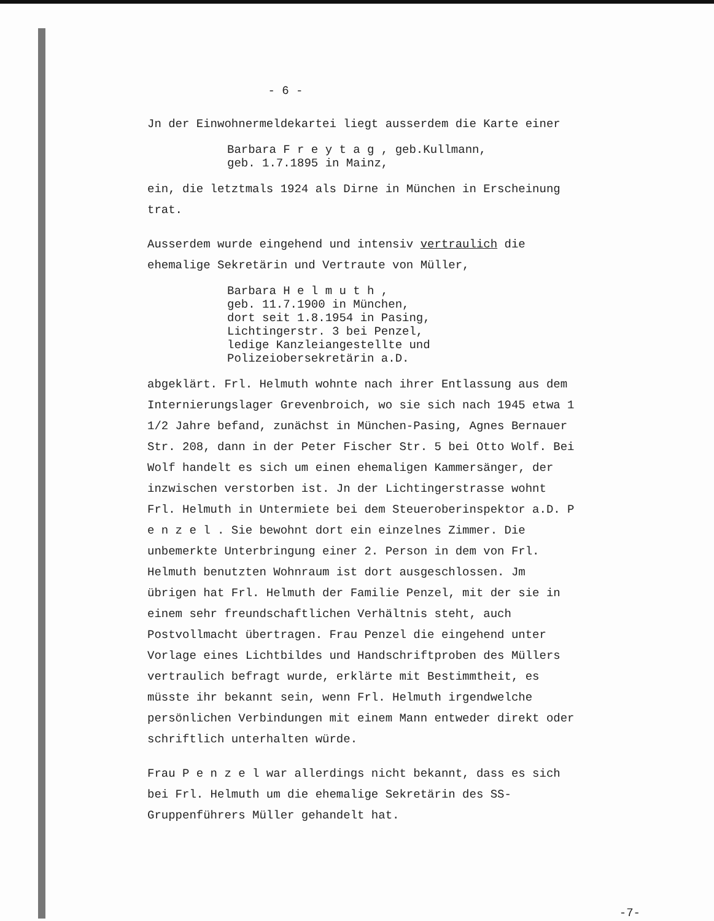- 6 -
Jn der Einwohnermeldekartei liegt ausserdem die Karte einer
Barbara F r e y t a g , geb.Kullmann,
geb. 1.7.1895 in Mainz,
ein, die letztmals 1924 als Dirne in München in Erscheinung trat.
Ausserdem wurde eingehend und intensiv vertraulich die ehemalige Sekretärin und Vertraute von Müller,
Barbara H e l m u t h ,
geb. 11.7.1900 in München,
dort seit 1.8.1954 in Pasing,
Lichtingerstr. 3 bei Penzel,
ledige Kanzleiangestellte und
Polizeiobersekretärin a.D.
abgeklärt. Frl. Helmuth wohnte nach ihrer Entlassung aus dem Internierungslager Grevenbroich, wo sie sich nach 1945 etwa 1 1/2 Jahre befand, zunächst in München-Pasing, Agnes Bernauer Str. 208, dann in der Peter Fischer Str. 5 bei Otto Wolf. Bei Wolf handelt es sich um einen ehemaligen Kammersänger, der inzwischen verstorben ist. Jn der Lichtingerstrasse wohnt Frl. Helmuth in Untermiete bei dem Steueroberinspektor a.D. P e n z e l . Sie bewohnt dort ein einzelnes Zimmer. Die unbemerkte Unterbringung einer 2. Person in dem von Frl. Helmuth benutzten Wohnraum ist dort ausgeschlossen. Jm übrigen hat Frl. Helmuth der Familie Penzel, mit der sie in einem sehr freundschaftlichen Verhältnis steht, auch Postvollmacht übertragen. Frau Penzel die eingehend unter Vorlage eines Lichtbildes und Handschriftproben des Müllers vertraulich befragt wurde, erklärte mit Bestimmtheit, es müsste ihr bekannt sein, wenn Frl. Helmuth irgendwelche persönlichen Verbindungen mit einem Mann entweder direkt oder schriftlich unterhalten würde.
Frau P e n z e l war allerdings nicht bekannt, dass es sich bei Frl. Helmuth um die ehemalige Sekretärin des SS-Gruppenführers Müller gehandelt hat.
-7-